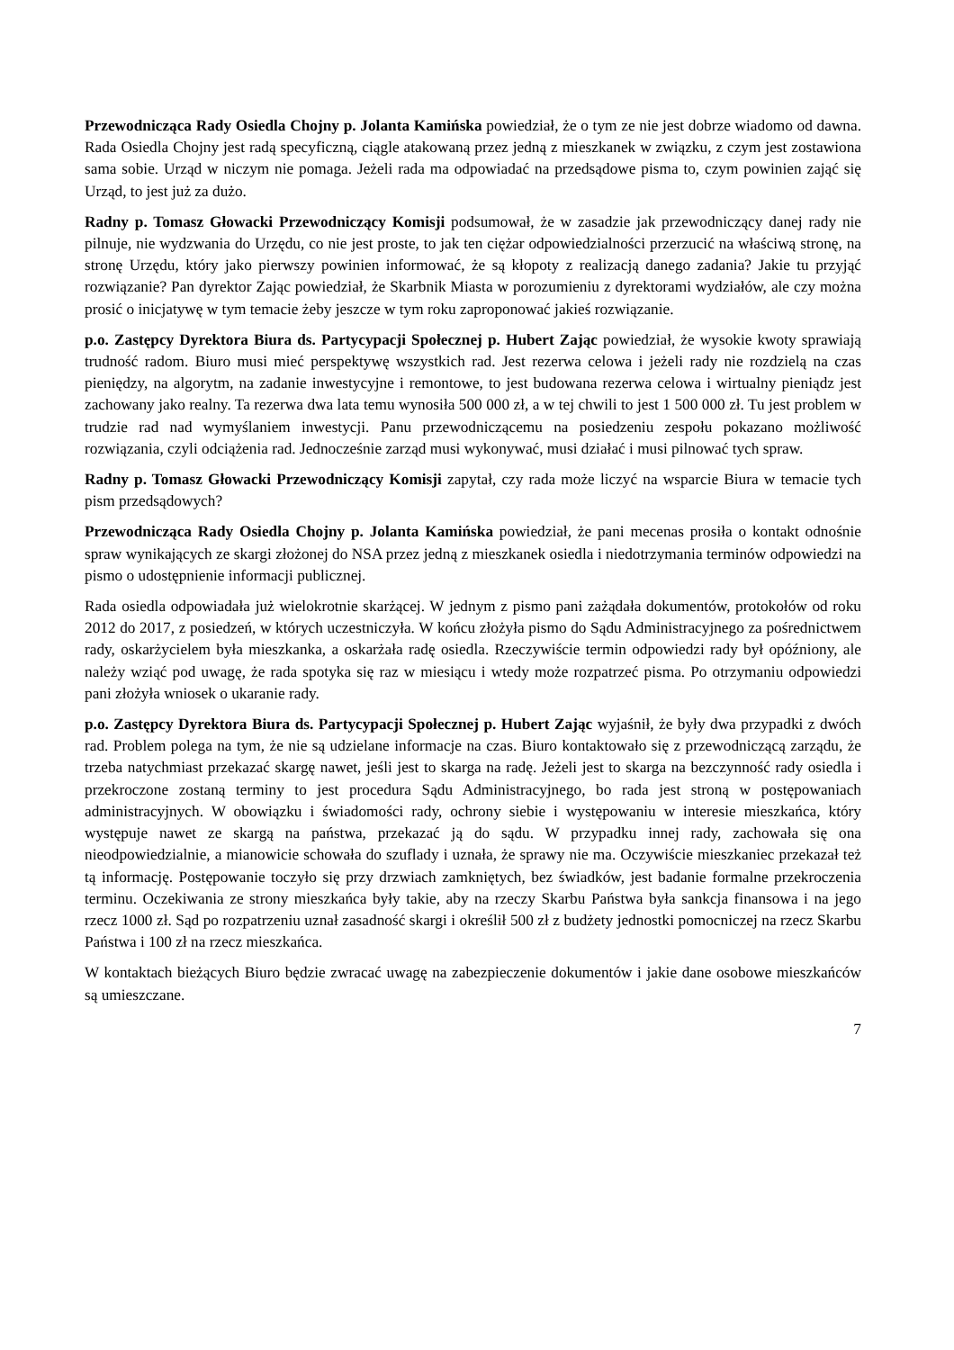Przewodnicząca Rady Osiedla Chojny p. Jolanta Kamińska powiedział, że o tym ze nie jest dobrze wiadomo od dawna. Rada Osiedla Chojny jest radą specyficzną, ciągle atakowaną przez jedną z mieszkanek w związku, z czym jest zostawiona sama sobie. Urząd w niczym nie pomaga. Jeżeli rada ma odpowiadać na przedsądowe pisma to, czym powinien zająć się Urząd, to jest już za dużo.
Radny p. Tomasz Głowacki Przewodniczący Komisji podsumował, że w zasadzie jak przewodniczący danej rady nie pilnuje, nie wydzwania do Urzędu, co nie jest proste, to jak ten ciężar odpowiedzialności przerzucić na właściwą stronę, na stronę Urzędu, który jako pierwszy powinien informować, że są kłopoty z realizacją danego zadania? Jakie tu przyjąć rozwiązanie? Pan dyrektor Zając powiedział, że Skarbnik Miasta w porozumieniu z dyrektorami wydziałów, ale czy można prosić o inicjatywę w tym temacie żeby jeszcze w tym roku zaproponować jakieś rozwiązanie.
p.o. Zastępcy Dyrektora Biura ds. Partycypacji Społecznej p. Hubert Zając powiedział, że wysokie kwoty sprawiają trudność radom. Biuro musi mieć perspektywę wszystkich rad. Jest rezerwa celowa i jeżeli rady nie rozdzielą na czas pieniędzy, na algorytm, na zadanie inwestycyjne i remontowe, to jest budowana rezerwa celowa i wirtualny pieniądz jest zachowany jako realny. Ta rezerwa dwa lata temu wynosiła 500 000 zł, a w tej chwili to jest 1 500 000 zł. Tu jest problem w trudzie rad nad wymyślaniem inwestycji. Panu przewodniczącemu na posiedzeniu zespołu pokazano możliwość rozwiązania, czyli odciążenia rad. Jednocześnie zarząd musi wykonywać, musi działać i musi pilnować tych spraw.
Radny p. Tomasz Głowacki Przewodniczący Komisji zapytał, czy rada może liczyć na wsparcie Biura w temacie tych pism przedsądowych?
Przewodnicząca Rady Osiedla Chojny p. Jolanta Kamińska powiedział, że pani mecenas prosiła o kontakt odnośnie spraw wynikających ze skargi złożonej do NSA przez jedną z mieszkanek osiedla i niedotrzymania terminów odpowiedzi na pismo o udostępnienie informacji publicznej.
Rada osiedla odpowiadała już wielokrotnie skarżącej. W jednym z pismo pani zażądała dokumentów, protokołów od roku 2012 do 2017, z posiedzeń, w których uczestniczyła. W końcu złożyła pismo do Sądu Administracyjnego za pośrednictwem rady, oskarżycielem była mieszkanka, a oskarżała radę osiedla. Rzeczywiście termin odpowiedzi rady był opóźniony, ale należy wziąć pod uwagę, że rada spotyka się raz w miesiącu i wtedy może rozpatrzeć pisma. Po otrzymaniu odpowiedzi pani złożyła wniosek o ukaranie rady.
p.o. Zastępcy Dyrektora Biura ds. Partycypacji Społecznej p. Hubert Zając wyjaśnił, że były dwa przypadki z dwóch rad. Problem polega na tym, że nie są udzielane informacje na czas. Biuro kontaktowało się z przewodniczącą zarządu, że trzeba natychmiast przekazać skargę nawet, jeśli jest to skarga na radę. Jeżeli jest to skarga na bezczynność rady osiedla i przekroczone zostaną terminy to jest procedura Sądu Administracyjnego, bo rada jest stroną w postępowaniach administracyjnych. W obowiązku i świadomości rady, ochrony siebie i występowaniu w interesie mieszkańca, który występuje nawet ze skargą na państwa, przekazać ją do sądu. W przypadku innej rady, zachowała się ona nieodpowiedzialnie, a mianowicie schowała do szuflady i uznała, że sprawy nie ma. Oczywiście mieszkaniec przekazał też tą informację. Postępowanie toczyło się przy drzwiach zamkniętych, bez świadków, jest badanie formalne przekroczenia terminu. Oczekiwania ze strony mieszkańca były takie, aby na rzeczy Skarbu Państwa była sankcja finansowa i na jego rzecz 1000 zł. Sąd po rozpatrzeniu uznał zasadność skargi i określił 500 zł z budżety jednostki pomocniczej na rzecz Skarbu Państwa i 100 zł na rzecz mieszkańca.
W kontaktach bieżących Biuro będzie zwracać uwagę na zabezpieczenie dokumentów i jakie dane osobowe mieszkańców są umieszczane.
7